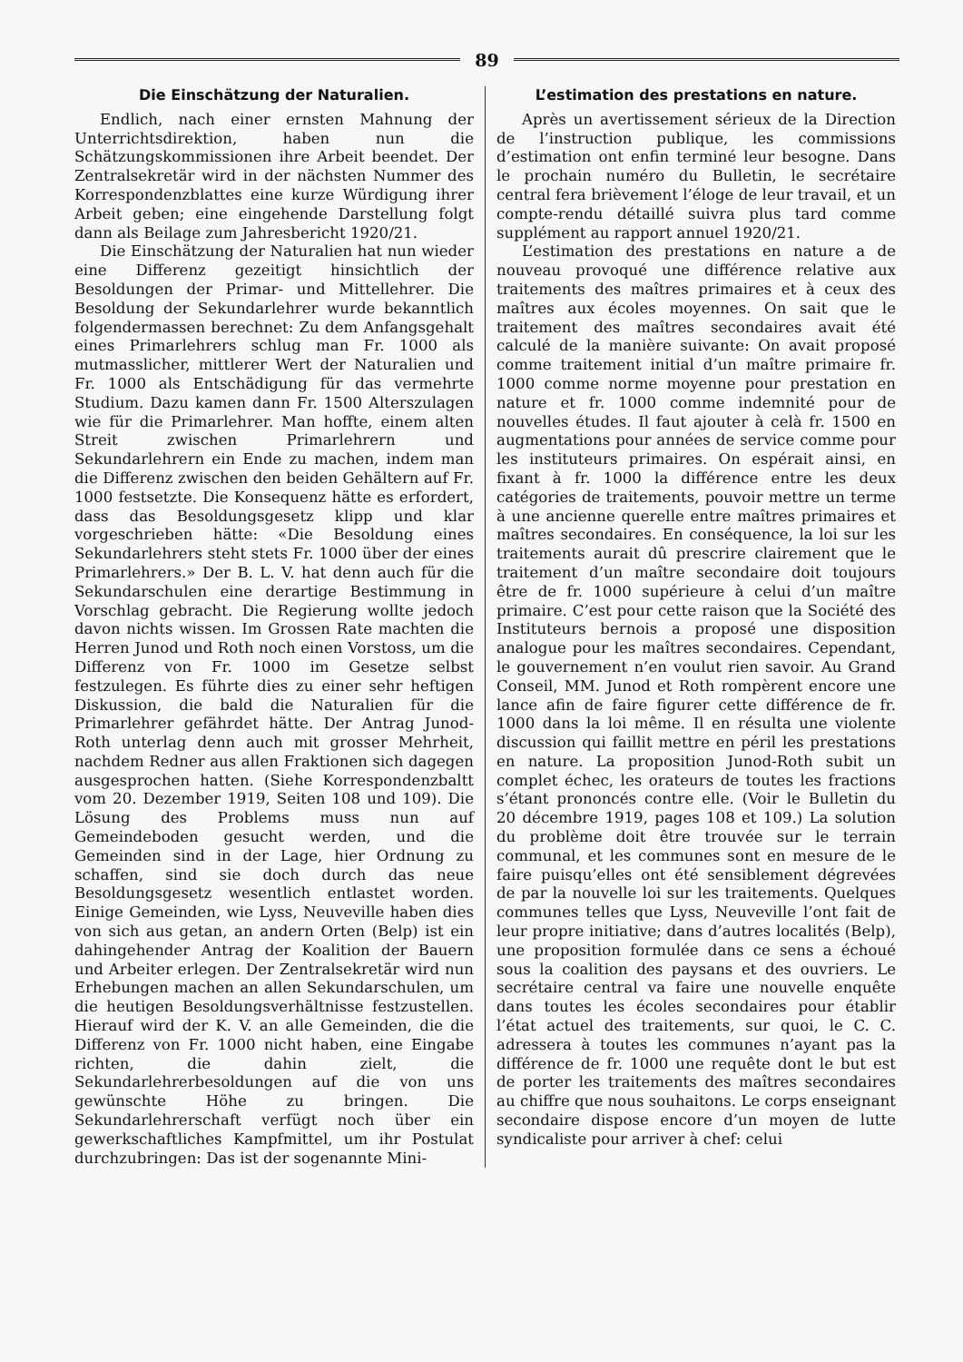89
Die Einschätzung der Naturalien.
Endlich, nach einer ernsten Mahnung der Unterrichtsdirektion, haben nun die Schätzungskommissionen ihre Arbeit beendet. Der Zentralsekretär wird in der nächsten Nummer des Korrespondenzblattes eine kurze Würdigung ihrer Arbeit geben; eine eingehende Darstellung folgt dann als Beilage zum Jahresbericht 1920/21.
Die Einschätzung der Naturalien hat nun wieder eine Differenz gezeitigt hinsichtlich der Besoldungen der Primar- und Mittellehrer. Die Besoldung der Sekundarlehrer wurde bekanntlich folgendermassen berechnet: Zu dem Anfangsgehalt eines Primarlehrers schlug man Fr. 1000 als mutmasslicher, mittlerer Wert der Naturalien und Fr. 1000 als Entschädigung für das vermehrte Studium. Dazu kamen dann Fr. 1500 Alterszulagen wie für die Primarlehrer. Man hoffte, einem alten Streit zwischen Primarlehrern und Sekundarlehrern ein Ende zu machen, indem man die Differenz zwischen den beiden Gehältern auf Fr. 1000 festsetzte. Die Konsequenz hätte es erfordert, dass das Besoldungsgesetz klipp und klar vorgeschrieben hätte: «Die Besoldung eines Sekundarlehrers steht stets Fr. 1000 über der eines Primarlehrers.» Der B. L. V. hat denn auch für die Sekundarschulen eine derartige Bestimmung in Vorschlag gebracht. Die Regierung wollte jedoch davon nichts wissen. Im Grossen Rate machten die Herren Junod und Roth noch einen Vorstoss, um die Differenz von Fr. 1000 im Gesetze selbst festzulegen. Es führte dies zu einer sehr heftigen Diskussion, die bald die Naturalien für die Primarlehrer gefährdet hätte. Der Antrag Junod-Roth unterlag denn auch mit grosser Mehrheit, nachdem Redner aus allen Fraktionen sich dagegen ausgesprochen hatten. (Siehe Korrespondenzbaltt vom 20. Dezember 1919, Seiten 108 und 109). Die Lösung des Problems muss nun auf Gemeindeboden gesucht werden, und die Gemeinden sind in der Lage, hier Ordnung zu schaffen, sind sie doch durch das neue Besoldungsgesetz wesentlich entlastet worden. Einige Gemeinden, wie Lyss, Neuveville haben dies von sich aus getan, an andern Orten (Belp) ist ein dahingehender Antrag der Koalition der Bauern und Arbeiter erlegen. Der Zentralsekretär wird nun Erhebungen machen an allen Sekundarschulen, um die heutigen Besoldungsverhältnisse festzustellen. Hierauf wird der K. V. an alle Gemeinden, die die Differenz von Fr. 1000 nicht haben, eine Eingabe richten, die dahin zielt, die Sekundarlehrerbesoldungen auf die von uns gewünschte Höhe zu bringen. Die Sekundarlehrerschaft verfügt noch über ein gewerkschaftliches Kampfmittel, um ihr Postulat durchzubringen: Das ist der sogenannte Mini-
L’estimation des prestations en nature.
Après un avertissement sérieux de la Direction de l’instruction publique, les commissions d’estimation ont enfin terminé leur besogne. Dans le prochain numéro du Bulletin, le secrétaire central fera brièvement l’éloge de leur travail, et un compte-rendu détaillé suivra plus tard comme supplément au rapport annuel 1920/21.
L’estimation des prestations en nature a de nouveau provoqué une différence relative aux traitements des maîtres primaires et à ceux des maîtres aux écoles moyennes. On sait que le traitement des maîtres secondaires avait été calculé de la manière suivante: On avait proposé comme traitement initial d’un maître primaire fr. 1000 comme norme moyenne pour prestation en nature et fr. 1000 comme indemnité pour de nouvelles études. Il faut ajouter à celà fr. 1500 en augmentations pour années de service comme pour les instituteurs primaires. On espérait ainsi, en fixant à fr. 1000 la différence entre les deux catégories de traitements, pouvoir mettre un terme à une ancienne querelle entre maîtres primaires et maîtres secondaires. En conséquence, la loi sur les traitements aurait dû prescrire clairement que le traitement d’un maître secondaire doit toujours être de fr. 1000 supérieure à celui d’un maître primaire. C’est pour cette raison que la Société des Instituteurs bernois a proposé une disposition analogue pour les maîtres secondaires. Cependant, le gouvernement n’en voulut rien savoir. Au Grand Conseil, MM. Junod et Roth rompèrent encore une lance afin de faire figurer cette différence de fr. 1000 dans la loi même. Il en résulta une violente discussion qui faillit mettre en péril les prestations en nature. La proposition Junod-Roth subit un complet échec, les orateurs de toutes les fractions s’étant prononcés contre elle. (Voir le Bulletin du 20 décembre 1919, pages 108 et 109.) La solution du problème doit être trouvée sur le terrain communal, et les communes sont en mesure de le faire puisqu’elles ont été sensiblement dégrevées de par la nouvelle loi sur les traitements. Quelques communes telles que Lyss, Neuveville l’ont fait de leur propre initiative; dans d’autres localités (Belp), une proposition formulée dans ce sens a échoué sous la coalition des paysans et des ouvriers. Le secrétaire central va faire une nouvelle enquête dans toutes les écoles secondaires pour établir l’état actuel des traitements, sur quoi, le C. C. adressera à toutes les communes n’ayant pas la différence de fr. 1000 une requête dont le but est de porter les traitements des maîtres secondaires au chiffre que nous souhaitons. Le corps enseignant secondaire dispose encore d’un moyen de lutte syndicaliste pour arriver à chef: celui